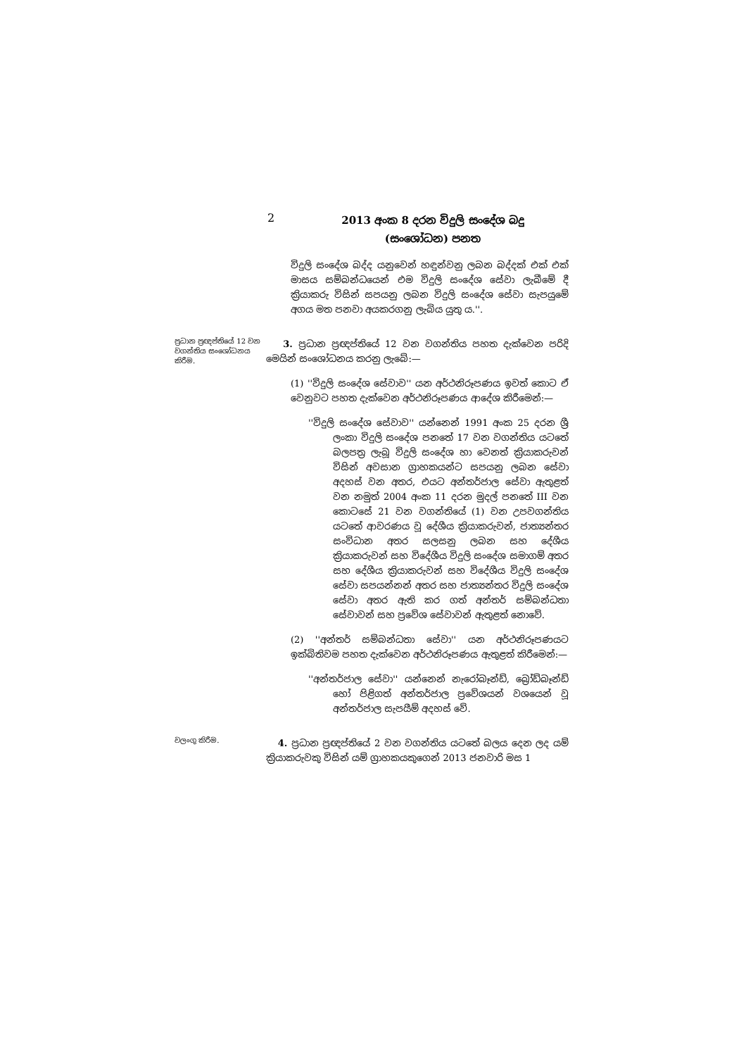2
2013 අංක 8 දරන විදුලි සංදේශ බදු
(සංශෝධන) පනත
විදුලි සංදේශ බද්ද යනුවෙන් හඳුන්වනු ලබන බද්දක් එක් එක් මාසය සම්බන්ධයෙන් එම විදුලි සංදේශ සේවා ලැබීමේ දී ක්‍රියාකරු විසින් සපයනු ලබන විදුලි සංදේශ සේවා සැපයුමේ අගය මත පනවා අයකරගනු ලැබිය යුතු ය.''.
ප්‍රධාන ප්‍රඥප්තියේ 12 වන වගන්තිය සංශෝධනය කිරීම.
3. ප්‍රධාන ප්‍රඥප්තියේ 12 වන වගන්තිය පහත දැක්වෙන පරිදි මෙයින් සංශෝධනය කරනු ලැබේ:—
(1) ''විදුලි සංදේශ සේවාව'' යන අර්ථනිරූපණය ඉවත් කොට ඒ වෙනුවට පහත දැක්වෙන අර්ථනිරූපණය ආදේශ කිරීමෙන්:—
''විදුලි සංදේශ සේවාව'' යන්නෙන් 1991 අංක 25 දරන ශ්‍රී ලංකා විදුලි සංදේශ පනතේ 17 වන වගන්තිය යටතේ බලපත්‍ර ලැබූ විදුලි සංදේශ හා වෙනත් ක්‍රියාකරුවන් විසින් අවසාන ග්‍රාහකයන්ට සපයනු ලබන සේවා අදහස් වන අතර, එයට අන්තර්ජාල සේවා ඇතුළත් වන නමුත් 2004 අංක 11 දරන මුදල් පනතේ III වන කොටසේ 21 වන වගන්තියේ (1) වන උපවගන්තිය යටතේ ආවරණය වූ දේශීය ක්‍රියාකරුවන්, ජාත්‍යන්තර සංවිධාන අතර සලසනු ලබන සහ දේශීය ක්‍රියාකරුවන් සහ විදේශීය විදුලි සංදේශ සමාගම් අතර සහ දේශීය ක්‍රියාකරුවන් සහ විදේශීය විදුලි සංදේශ සේවා සපයන්නන් අතර සහ ජාත්‍යන්තර විදුලි සංදේශ සේවා අතර ඇති කර ගත් අන්තර් සම්බන්ධතා සේවාවන් සහ ප්‍රවේශ සේවාවන් ඇතුළත් නොවේ.
(2) ''අන්තර් සම්බන්ධතා සේවා'' යන අර්ථනිරූපණයට ඉක්බිතිවම පහත දැක්වෙන අර්ථනිරූපණය ඇතුළත් කිරීමෙන්:—
''අන්තර්ජාල සේවා'' යන්නෙන් නැරෝබෑන්ඩ්, බ්‍රෝඩ්බෑන්ඩ් හෝ පිළිගත් අන්තර්ජාල ප්‍රවේශයන් වශයෙන් වූ අන්තර්ජාල සැපයීම් අදහස් වේ.
වලංගු කිරීම.
4. ප්‍රධාන ප්‍රඥප්තියේ 2 වන වගන්තිය යටතේ බලය දෙන ලද යම් ක්‍රියාකරුවකු විසින් යම් ග්‍රාහකයකුගෙන් 2013 ජනවාරි මස 1